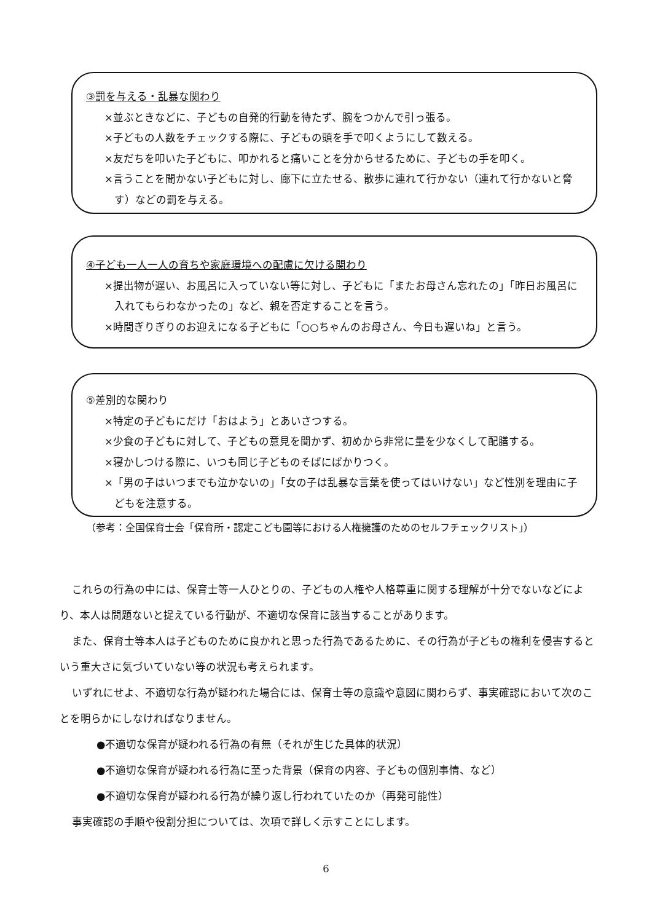③罰を与える・乱暴な関わり
×並ぶときなどに、子どもの自発的行動を待たず、腕をつかんで引っ張る。
×子どもの人数をチェックする際に、子どもの頭を手で叩くようにして数える。
×友だちを叩いた子どもに、叩かれると痛いことを分からせるために、子どもの手を叩く。
×言うことを聞かない子どもに対し、廊下に立たせる、散歩に連れて行かない（連れて行かないと脅す）などの罰を与える。
④子ども一人一人の育ちや家庭環境への配慮に欠ける関わり
×提出物が遅い、お風呂に入っていない等に対し、子どもに「またお母さん忘れたの」「昨日お風呂に入れてもらわなかったの」など、親を否定することを言う。
×時間ぎりぎりのお迎えになる子どもに「○○ちゃんのお母さん、今日も遅いね」と言う。
⑤差別的な関わり
×特定の子どもにだけ「おはよう」とあいさつする。
×少食の子どもに対して、子どもの意見を聞かず、初めから非常に量を少なくして配膳する。
×寝かしつける際に、いつも同じ子どものそばにばかりつく。
×「男の子はいつまでも泣かないの」「女の子は乱暴な言葉を使ってはいけない」など性別を理由に子どもを注意する。
（参考：全国保育士会「保育所・認定こども園等における人権擁護のためのセルフチェックリスト」）
これらの行為の中には、保育士等一人ひとりの、子どもの人権や人格尊重に関する理解が十分でないなどにより、本人は問題ないと捉えている行動が、不適切な保育に該当することがあります。
また、保育士等本人は子どものために良かれと思った行為であるために、その行為が子どもの権利を侵害するという重大さに気づいていない等の状況も考えられます。
いずれにせよ、不適切な行為が疑われた場合には、保育士等の意識や意図に関わらず、事実確認において次のことを明らかにしなければなりません。
●不適切な保育が疑われる行為の有無（それが生じた具体的状況）
●不適切な保育が疑われる行為に至った背景（保育の内容、子どもの個別事情、など）
●不適切な保育が疑われる行為が繰り返し行われていたのか（再発可能性）
事実確認の手順や役割分担については、次項で詳しく示すことにします。
6